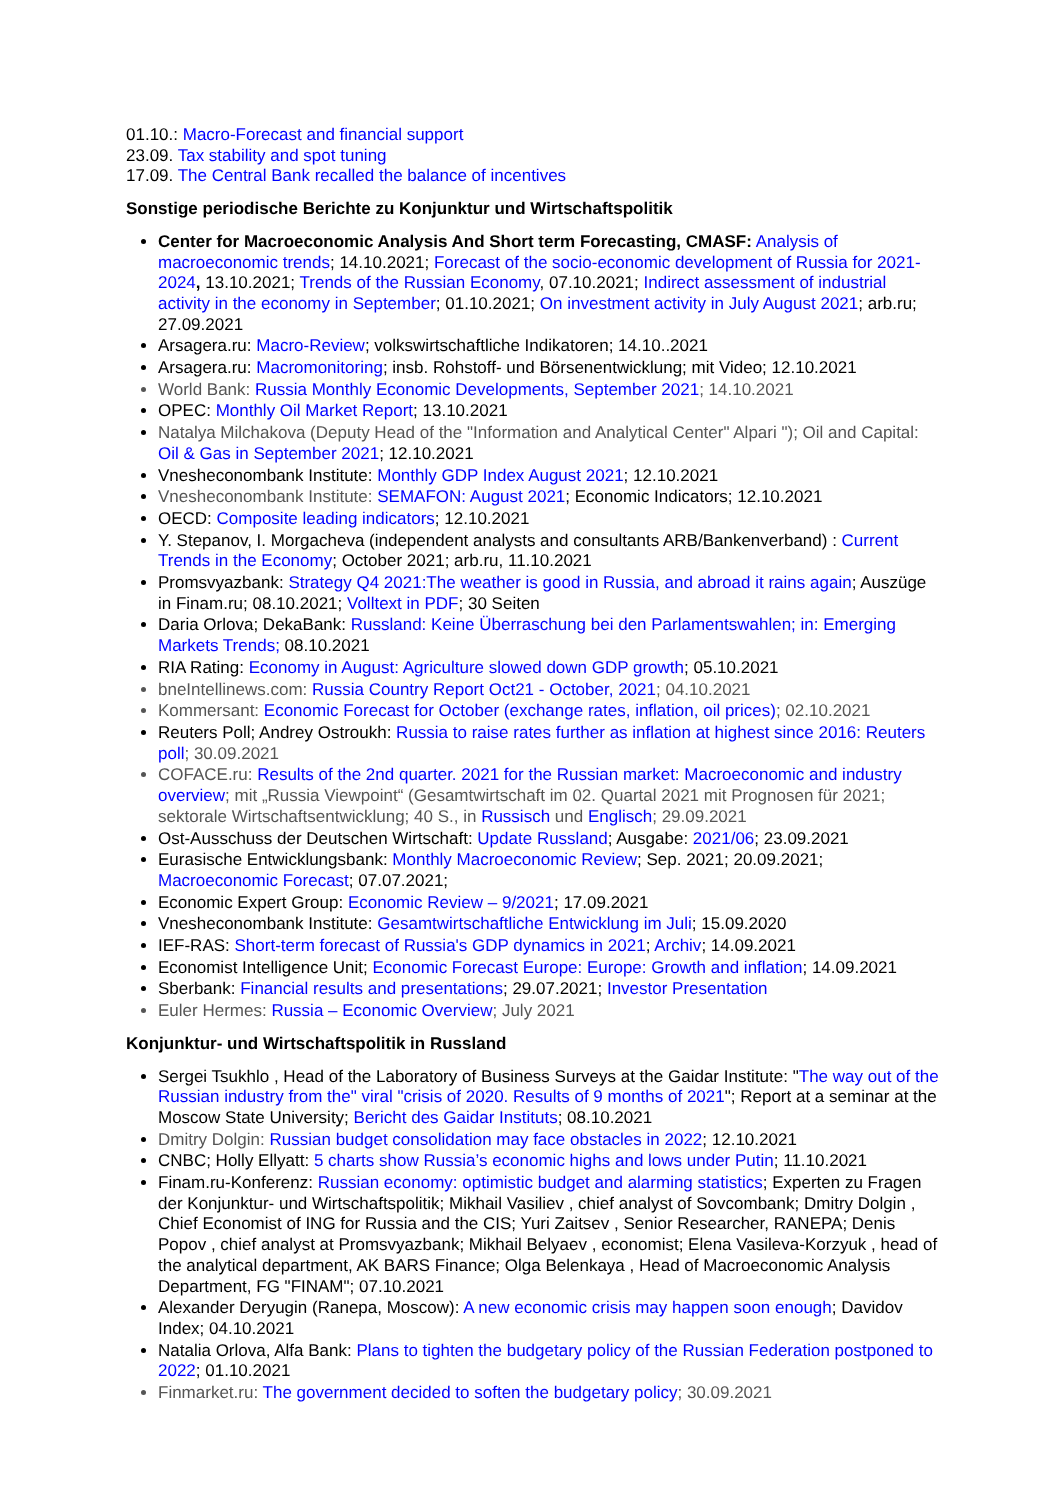01.10.: Macro-Forecast and financial support
23.09. Tax stability and spot tuning
17.09. The Central Bank recalled the balance of incentives
Sonstige periodische Berichte zu Konjunktur und Wirtschaftspolitik
Center for Macroeconomic Analysis And Short term Forecasting, CMASF: Analysis of macroeconomic trends; 14.10.2021; Forecast of the socio-economic development of Russia for 2021-2024, 13.10.2021; Trends of the Russian Economy, 07.10.2021; Indirect assessment of industrial activity in the economy in September; 01.10.2021; On investment activity in July August 2021; arb.ru; 27.09.2021
Arsagera.ru: Macro-Review; volkswirtschaftliche Indikatoren; 14.10..2021
Arsagera.ru: Macromonitoring; insb. Rohstoff- und Börsenentwicklung; mit Video; 12.10.2021
World Bank: Russia Monthly Economic Developments, September 2021; 14.10.2021
OPEC: Monthly Oil Market Report; 13.10.2021
Natalya Milchakova (Deputy Head of the "Information and Analytical Center" Alpari "); Oil and Capital: Oil & Gas in September 2021; 12.10.2021
Vnesheconombank Institute: Monthly GDP Index August 2021; 12.10.2021
Vnesheconombank Institute: SEMAFON: August 2021; Economic Indicators; 12.10.2021
OECD: Composite leading indicators; 12.10.2021
Y. Stepanov, I. Morgacheva (independent analysts and consultants ARB/Bankenverband) : Current Trends in the Economy; October 2021; arb.ru, 11.10.2021
Promsvyazbank: Strategy Q4 2021:The weather is good in Russia, and abroad it rains again; Auszüge in Finam.ru; 08.10.2021; Volltext in PDF; 30 Seiten
Daria Orlova; DekaBank: Russland: Keine Überraschung bei den Parlamentswahlen; in: Emerging Markets Trends; 08.10.2021
RIA Rating: Economy in August: Agriculture slowed down GDP growth; 05.10.2021
bneIntellinews.com: Russia Country Report Oct21 - October, 2021; 04.10.2021
Kommersant: Economic Forecast for October (exchange rates, inflation, oil prices); 02.10.2021
Reuters Poll; Andrey Ostroukh: Russia to raise rates further as inflation at highest since 2016: Reuters poll; 30.09.2021
COFACE.ru: Results of the 2nd quarter. 2021 for the Russian market: Macroeconomic and industry overview; mit „Russia Viewpoint“ (Gesamtwirtschaft im 02. Quartal 2021 mit Prognosen für 2021; sektorale Wirtschaftsentwicklung; 40 S., in Russisch und Englisch; 29.09.2021
Ost-Ausschuss der Deutschen Wirtschaft: Update Russland; Ausgabe: 2021/06; 23.09.2021
Eurasische Entwicklungsbank: Monthly Macroeconomic Review; Sep. 2021; 20.09.2021; Macroeconomic Forecast; 07.07.2021;
Economic Expert Group: Economic Review – 9/2021; 17.09.2021
Vnesheconombank Institute: Gesamtwirtschaftliche Entwicklung im Juli; 15.09.2020
IEF-RAS: Short-term forecast of Russia's GDP dynamics in 2021; Archiv; 14.09.2021
Economist Intelligence Unit; Economic Forecast Europe: Europe: Growth and inflation; 14.09.2021
Sberbank: Financial results and presentations; 29.07.2021; Investor Presentation
Euler Hermes: Russia – Economic Overview; July 2021
Konjunktur- und Wirtschaftspolitik in Russland
Sergei Tsukhlo , Head of the Laboratory of Business Surveys at the Gaidar Institute: "The way out of the Russian industry from the" viral "crisis of 2020. Results of 9 months of 2021"; Report at a seminar at the Moscow State University; Bericht des Gaidar Instituts; 08.10.2021
Dmitry Dolgin: Russian budget consolidation may face obstacles in 2022; 12.10.2021
CNBC; Holly Ellyatt: 5 charts show Russia’s economic highs and lows under Putin; 11.10.2021
Finam.ru-Konferenz: Russian economy: optimistic budget and alarming statistics; Experten zu Fragen der Konjunktur- und Wirtschaftspolitik; Mikhail Vasiliev , chief analyst of Sovcombank; Dmitry Dolgin , Chief Economist of ING for Russia and the CIS; Yuri Zaitsev , Senior Researcher, RANEPA; Denis Popov , chief analyst at Promsvyazbank; Mikhail Belyaev , economist; Elena Vasileva-Korzyuk , head of the analytical department, AK BARS Finance; Olga Belenkaya , Head of Macroeconomic Analysis Department, FG "FINAM"; 07.10.2021
Alexander Deryugin (Ranepa, Moscow): A new economic crisis may happen soon enough; Davidov Index; 04.10.2021
Natalia Orlova, Alfa Bank: Plans to tighten the budgetary policy of the Russian Federation postponed to 2022; 01.10.2021
Finmarket.ru: The government decided to soften the budgetary policy; 30.09.2021